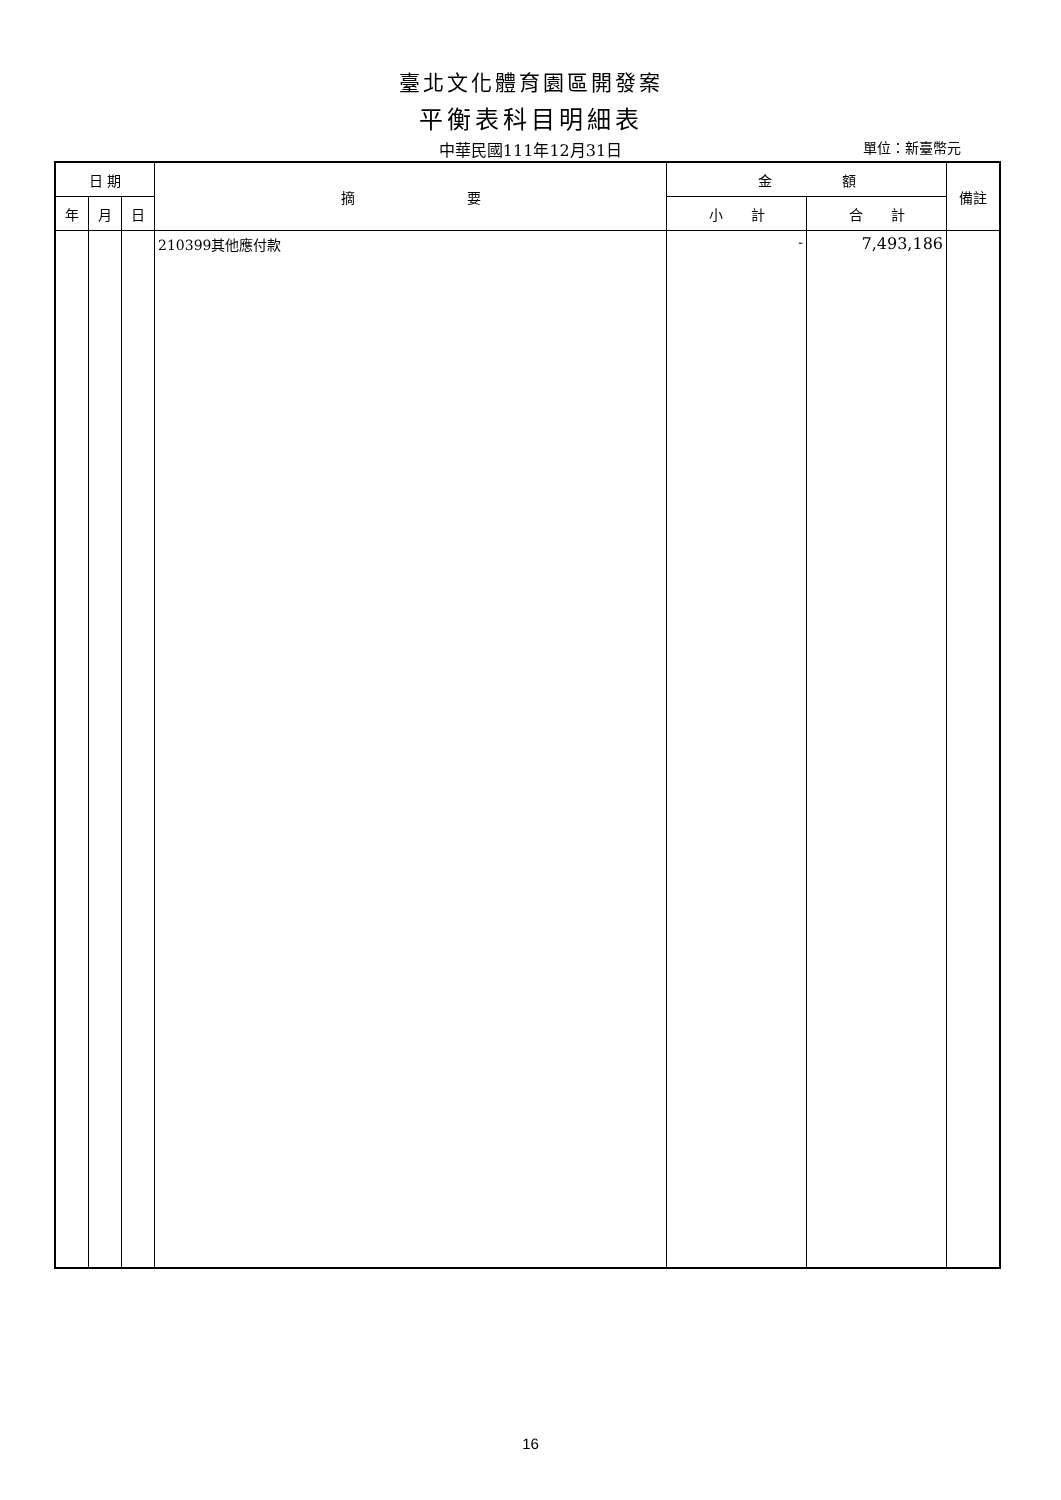臺北文化體育園區開發案
平衡表科目明細表
中華民國111年12月31日
單位：新臺幣元
| 日 期 | | | 摘 要 | 金 額 | | 備註 |
| --- | --- | --- | --- | --- | --- | --- |
| 年 | 月 | 日 | | 小 計 | 合 計 | |
| | | | 210399其他應付款 | - | 7,493,186 | |
16